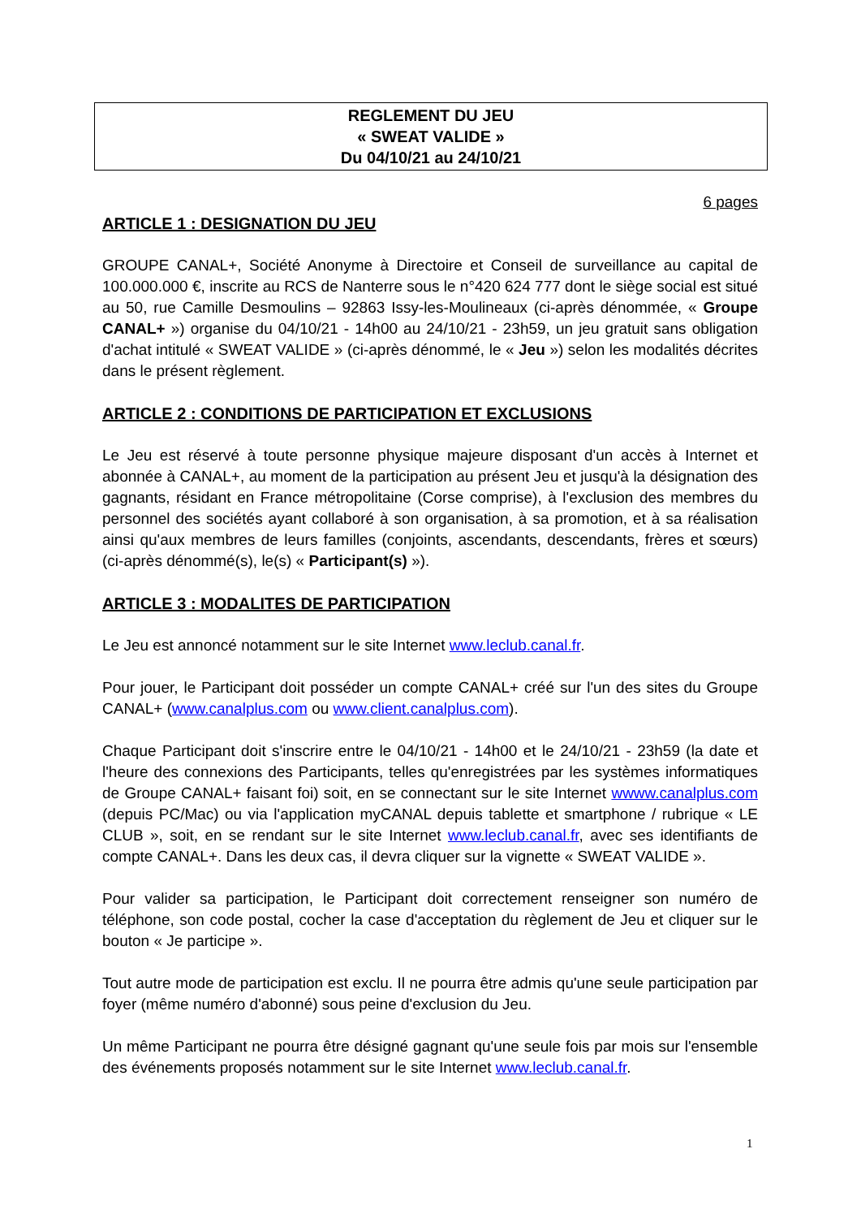REGLEMENT DU JEU
« SWEAT VALIDE »
Du 04/10/21 au 24/10/21
6 pages
ARTICLE 1 : DESIGNATION DU JEU
GROUPE CANAL+, Société Anonyme à Directoire et Conseil de surveillance au capital de 100.000.000 €, inscrite au RCS de Nanterre sous le n°420 624 777 dont le siège social est situé au 50, rue Camille Desmoulins – 92863 Issy-les-Moulineaux (ci-après dénommée, « Groupe CANAL+ ») organise du 04/10/21 - 14h00 au 24/10/21 - 23h59, un jeu gratuit sans obligation d'achat intitulé « SWEAT VALIDE » (ci-après dénommé, le « Jeu ») selon les modalités décrites dans le présent règlement.
ARTICLE 2 : CONDITIONS DE PARTICIPATION ET EXCLUSIONS
Le Jeu est réservé à toute personne physique majeure disposant d'un accès à Internet et abonnée à CANAL+, au moment de la participation au présent Jeu et jusqu'à la désignation des gagnants, résidant en France métropolitaine (Corse comprise), à l'exclusion des membres du personnel des sociétés ayant collaboré à son organisation, à sa promotion, et à sa réalisation ainsi qu'aux membres de leurs familles (conjoints, ascendants, descendants, frères et sœurs) (ci-après dénommé(s), le(s) « Participant(s) »).
ARTICLE 3 : MODALITES DE PARTICIPATION
Le Jeu est annoncé notamment sur le site Internet www.leclub.canal.fr.
Pour jouer, le Participant doit posséder un compte CANAL+ créé sur l'un des sites du Groupe CANAL+ (www.canalplus.com ou www.client.canalplus.com).
Chaque Participant doit s'inscrire entre le 04/10/21 - 14h00 et le 24/10/21 - 23h59 (la date et l'heure des connexions des Participants, telles qu'enregistrées par les systèmes informatiques de Groupe CANAL+ faisant foi) soit, en se connectant sur le site Internet wwww.canalplus.com (depuis PC/Mac) ou via l'application myCANAL depuis tablette et smartphone / rubrique « LE CLUB », soit, en se rendant sur le site Internet www.leclub.canal.fr, avec ses identifiants de compte CANAL+. Dans les deux cas, il devra cliquer sur la vignette « SWEAT VALIDE ».
Pour valider sa participation, le Participant doit correctement renseigner son numéro de téléphone, son code postal, cocher la case d'acceptation du règlement de Jeu et cliquer sur le bouton « Je participe ».
Tout autre mode de participation est exclu. Il ne pourra être admis qu'une seule participation par foyer (même numéro d'abonné) sous peine d'exclusion du Jeu.
Un même Participant ne pourra être désigné gagnant qu'une seule fois par mois sur l'ensemble des événements proposés notamment sur le site Internet www.leclub.canal.fr.
1